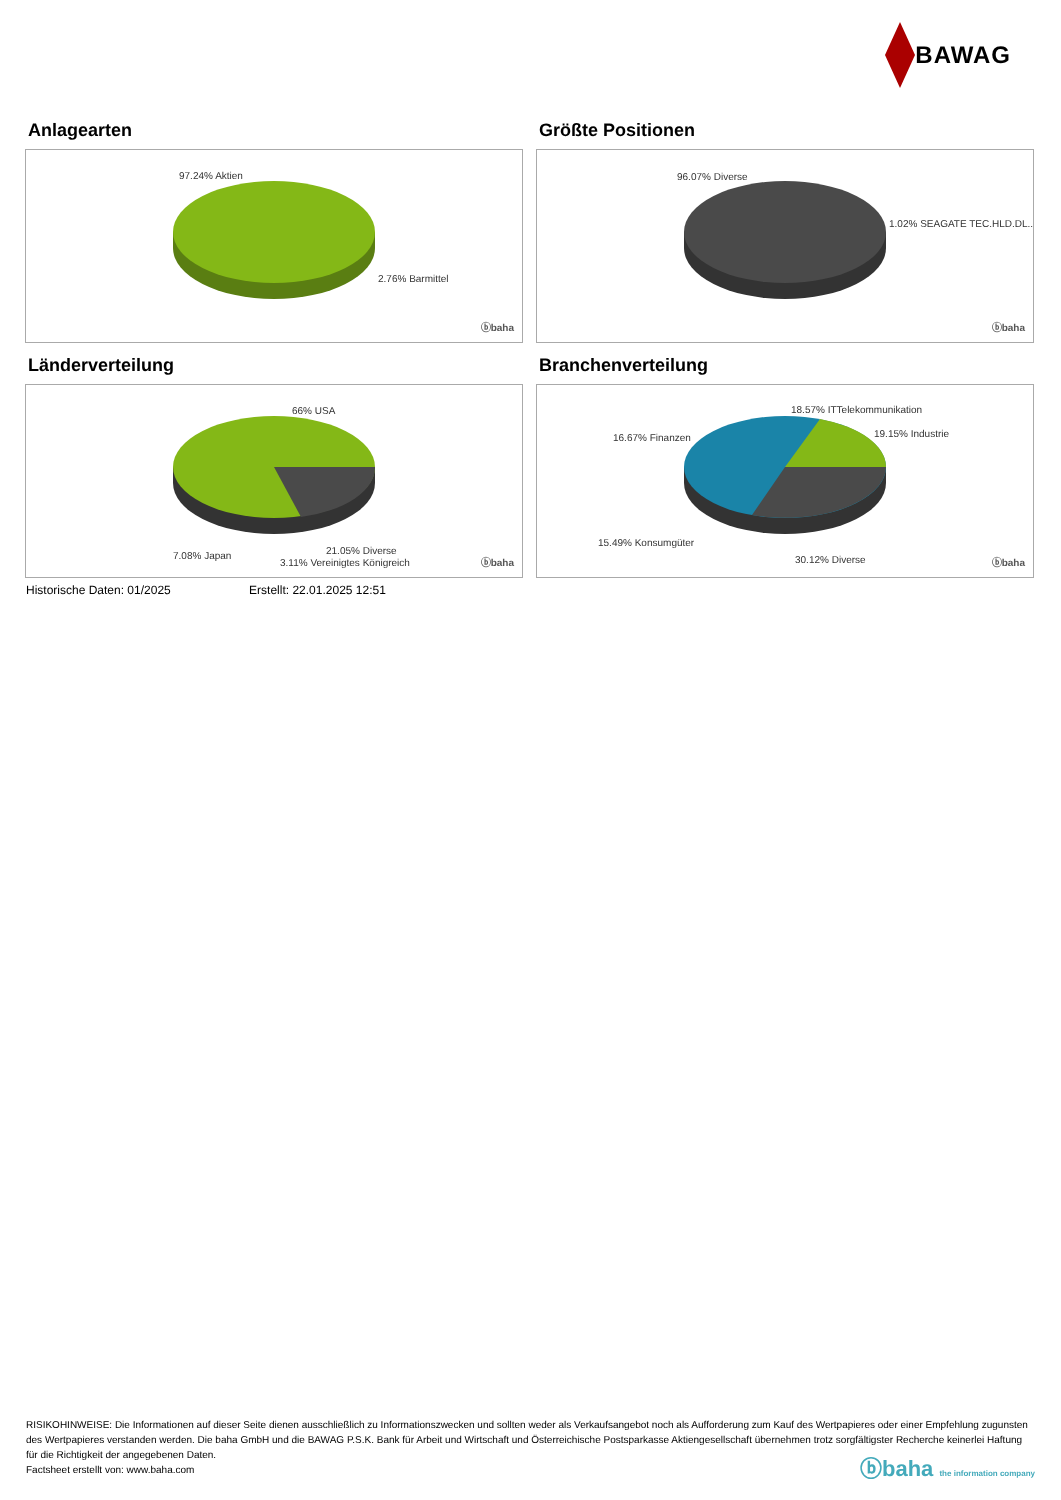BAWAG
Anlagearten
97.24% Aktien
2.76% Barmittel
ⓑbaha
Größte Positionen
96.07% Diverse
1.02% SEAGATE TEC.HLD.DL..
ⓑbaha
Länderverteilung
66% USA
7.08% Japan 21.05% Diverse
3.11% Vereinigtes Königreich ⓑbaha
Branchenverteilung
18.57% ITTelekommunikation
19.15% Industrie
16.67% Finanzen
15.49% Konsumgüter
30.12% Diverse ⓑbaha
Historische Daten: 01/2025 Erstellt: 22.01.2025 12:51
RISIKOHINWEISE: Die Informationen auf dieser Seite dienen ausschließlich zu Informationszwecken und sollten weder als Verkaufsangebot noch als Aufforderung zum Kauf des Wertpapieres oder einer Empfehlung zugunsten des Wertpapieres verstanden werden. Die baha GmbH und die BAWAG P.S.K. Bank für Arbeit und Wirtschaft und Österreichische Postsparkasse Aktiengesellschaft übernehmen trotz sorgfältigster Recherche keinerlei Haftung für die Richtigkeit der angegebenen Daten.
Factsheet erstellt von: www.baha.com
ⓑbaha the information company